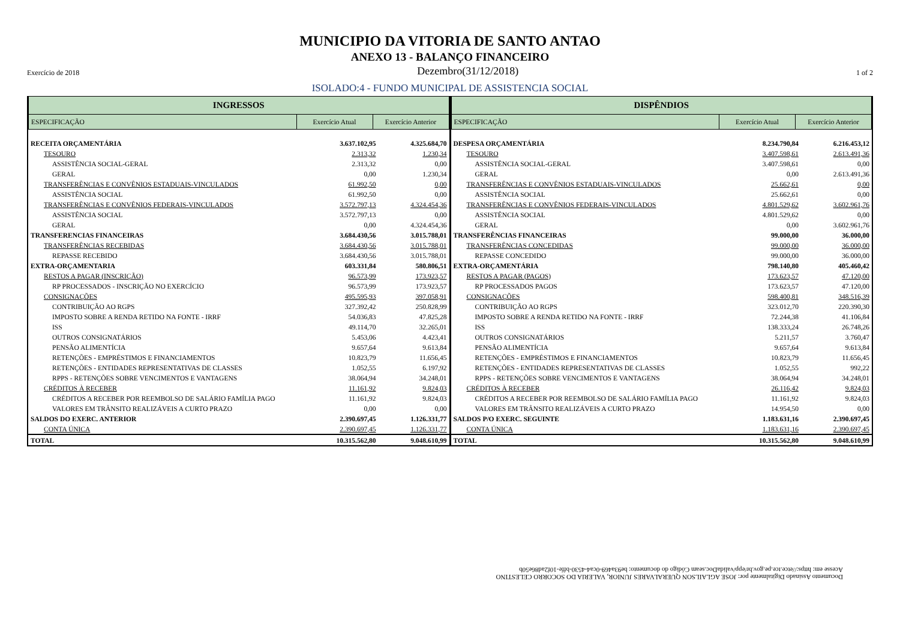MUNICIPIO DA VITORIA DE SANTO ANTAO
ANEXO 13 - BALANÇO FINANCEIRO
Exercício de 2018 Dezembro(31/12/2018) 1 of 2
ISOLADO:4 - FUNDO MUNICIPAL DE ASSISTENCIA SOCIAL
| INGRESSOS | | |
| --- | --- | --- |
| ESPECIFICAÇÃO | Exercício Atual | Exercício Anterior |
| RECEITA ORÇAMENTÁRIA | 3.637.102,95 | 4.325.684,70 |
| TESOURO | 2.313,32 | 1.230,34 |
| ASSISTÊNCIA SOCIAL-GERAL | 2.313,32 | 0,00 |
| GERAL | 0,00 | 1.230,34 |
| TRANSFERÊNCIAS E CONVÊNIOS ESTADUAIS-VINCULADOS | 61.992,50 | 0,00 |
| ASSISTÊNCIA SOCIAL | 61.992,50 | 0,00 |
| TRANSFERÊNCIAS E CONVÊNIOS FEDERAIS-VINCULADOS | 3.572.797,13 | 4.324.454,36 |
| ASSISTÊNCIA SOCIAL | 3.572.797,13 | 0,00 |
| GERAL | 0,00 | 4.324.454,36 |
| TRANSFERENCIAS FINANCEIRAS | 3.684.430,56 | 3.015.788,01 |
| TRANSFERÊNCIAS RECEBIDAS | 3.684.430,56 | 3.015.788,01 |
| REPASSE RECEBIDO | 3.684.430,56 | 3.015.788,01 |
| EXTRA-ORÇAMENTARIA | 603.331,84 | 580.806,51 |
| RESTOS A PAGAR (INSCRIÇÃO) | 96.573,99 | 173.923,57 |
| RP PROCESSADOS - INSCRIÇÃO NO EXERCÍCIO | 96.573,99 | 173.923,57 |
| CONSIGNAÇÕES | 495.595,93 | 397.058,91 |
| CONTRIBUIÇÃO AO RGPS | 327.392,42 | 250.828,99 |
| IMPOSTO SOBRE A RENDA RETIDO NA FONTE - IRRF | 54.036,83 | 47.825,28 |
| ISS | 49.114,70 | 32.265,01 |
| OUTROS CONSIGNATÁRIOS | 5.453,06 | 4.423,41 |
| PENSÃO ALIMENTÍCIA | 9.657,64 | 9.613,84 |
| RETENÇÕES - EMPRÉSTIMOS E FINANCIAMENTOS | 10.823,79 | 11.656,45 |
| RETENÇÕES - ENTIDADES REPRESENTATIVAS DE CLASSES | 1.052,55 | 6.197,92 |
| RPPS - RETENÇÕES SOBRE VENCIMENTOS E VANTAGENS | 38.064,94 | 34.248,01 |
| CRÉDITOS À RECEBER | 11.161,92 | 9.824,03 |
| CRÉDITOS A RECEBER POR REEMBOLSO DE SALÁRIO FAMÍLIA PAGO | 11.161,92 | 9.824,03 |
| VALORES EM TRÂNSITO REALIZÁVEIS A CURTO PRAZO | 0,00 | 0,00 |
| SALDOS DO EXERC. ANTERIOR | 2.390.697,45 | 1.126.331,77 |
| CONTA ÚNICA | 2.390.697,45 | 1.126.331,77 |
| TOTAL | 10.315.562,80 | 9.048.610,99 |
| DISPÊNDIOS | | |
| --- | --- | --- |
| ESPECIFICAÇÃO | Exercício Atual | Exercício Anterior |
| DESPESA ORÇAMENTÁRIA | 8.234.790,84 | 6.216.453,12 |
| TESOURO | 3.407.598,61 | 2.613.491,36 |
| ASSISTÊNCIA SOCIAL-GERAL | 3.407.598,61 | 0,00 |
| GERAL | 0,00 | 2.613.491,36 |
| TRANSFERÊNCIAS E CONVÊNIOS ESTADUAIS-VINCULADOS | 25.662,61 | 0,00 |
| ASSISTÊNCIA SOCIAL | 25.662,61 | 0,00 |
| TRANSFERÊNCIAS E CONVÊNIOS FEDERAIS-VINCULADOS | 4.801.529,62 | 3.602.961,76 |
| ASSISTÊNCIA SOCIAL | 4.801.529,62 | 0,00 |
| GERAL | 0,00 | 3.602.961,76 |
| TRANSFERÊNCIAS FINANCEIRAS | 99.000,00 | 36.000,00 |
| TRANSFERÊNCIAS CONCEDIDAS | 99.000,00 | 36.000,00 |
| REPASSE CONCEDIDO | 99.000,00 | 36.000,00 |
| EXTRA-ORÇAMENTÁRIA | 798.140,80 | 405.460,42 |
| RESTOS A PAGAR (PAGOS) | 173.623,57 | 47.120,00 |
| RP PROCESSADOS PAGOS | 173.623,57 | 47.120,00 |
| CONSIGNAÇÕES | 598.400,81 | 348.516,39 |
| CONTRIBUIÇÃO AO RGPS | 323.012,70 | 220.390,30 |
| IMPOSTO SOBRE A RENDA RETIDO NA FONTE - IRRF | 72.244,38 | 41.106,84 |
| ISS | 138.333,24 | 26.748,26 |
| OUTROS CONSIGNATÁRIOS | 5.211,57 | 3.760,47 |
| PENSÃO ALIMENTÍCIA | 9.657,64 | 9.613,84 |
| RETENÇÕES - EMPRÉSTIMOS E FINANCIAMENTOS | 10.823,79 | 11.656,45 |
| RETENÇÕES - ENTIDADES REPRESENTATIVAS DE CLASSES | 1.052,55 | 992,22 |
| RPPS - RETENÇÕES SOBRE VENCIMENTOS E VANTAGENS | 38.064,94 | 34.248,01 |
| CRÉDITOS À RECEBER | 26.116,42 | 9.824,03 |
| CRÉDITOS A RECEBER POR REEMBOLSO DE SALÁRIO FAMÍLIA PAGO | 11.161,92 | 9.824,03 |
| VALORES EM TRÂNSITO REALIZÁVEIS A CURTO PRAZO | 14.954,50 | 0,00 |
| SALDOS P/O EXERC. SEGUINTE | 1.183.631,16 | 2.390.697,45 |
| CONTA ÚNICA | 1.183.631,16 | 2.390.697,45 |
| TOTAL | 10.315.562,80 | 9.048.610,99 |
Documento Assinado Digitalmente por: JOSE AGLAILSON QUERALVARES JUNIOR, VALERIA DO SOCORRO CELESTINO
Acesse em: https://etce.tce.pe.gov.br/epp/validaDoc.seam Código do documento: be93a469-0ca4-4530-bffe-10f2ad86e50b